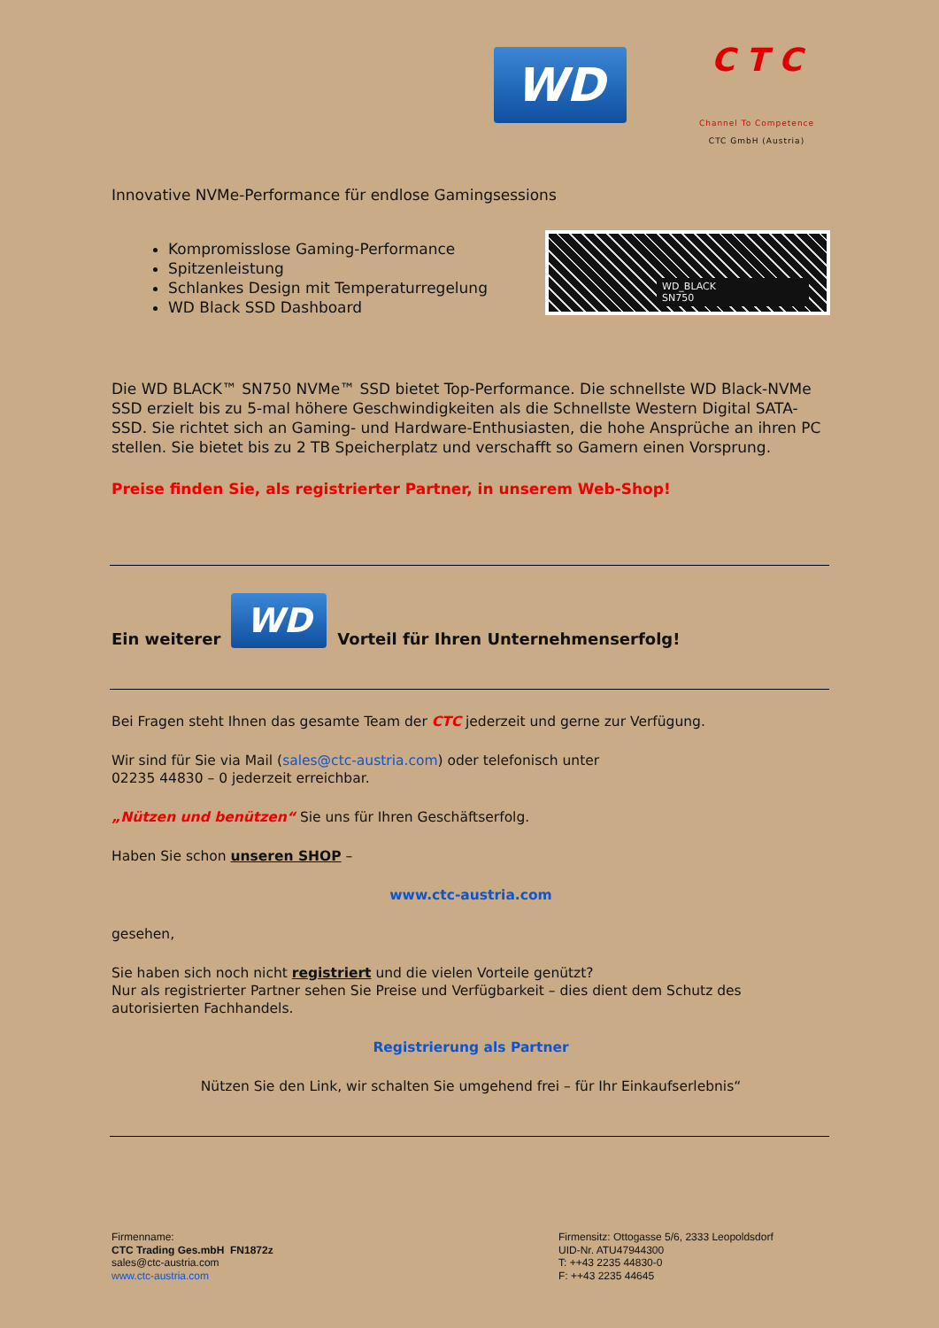WD
C T C
Channel To Competence
CTC GmbH (Austria)
Innovative NVMe-Performance für endlose Gamingsessions
Kompromisslose Gaming-Performance
Spitzenleistung
Schlankes Design mit Temperaturregelung
WD Black SSD Dashboard
WD_BLACK
SN750
Die WD BLACK™ SN750 NVMe™ SSD bietet Top-Performance. Die schnellste WD Black-NVMe SSD erzielt bis zu 5-mal höhere Geschwindigkeiten als die Schnellste Western Digital SATA-SSD. Sie richtet sich an Gaming- und Hardware-Enthusiasten, die hohe Ansprüche an ihren PC stellen. Sie bietet bis zu 2 TB Speicherplatz und verschafft so Gamern einen Vorsprung.
Preise finden Sie, als registrierter Partner, in unserem Web-Shop!
Ein weiterer WD Vorteil für Ihren Unternehmenserfolg!
Bei Fragen steht Ihnen das gesamte Team der CTC jederzeit und gerne zur Verfügung.
Wir sind für Sie via Mail (sales@ctc-austria.com) oder telefonisch unter
02235 44830 – 0 jederzeit erreichbar.
„Nützen und benützen“ Sie uns für Ihren Geschäftserfolg.
Haben Sie schon unseren SHOP –
www.ctc-austria.com
gesehen,
Sie haben sich noch nicht registriert und die vielen Vorteile genützt?
Nur als registrierter Partner sehen Sie Preise und Verfügbarkeit – dies dient dem Schutz des autorisierten Fachhandels.
Registrierung als Partner
Nützen Sie den Link, wir schalten Sie umgehend frei – für Ihr Einkaufserlebnis“
Firmenname:
CTC Trading Ges.mbH FN1872z
sales@ctc-austria.com
www.ctc-austria.com
Firmensitz: Ottogasse 5/6, 2333 Leopoldsdorf
UID-Nr. ATU47944300
T: ++43 2235 44830-0
F: ++43 2235 44645